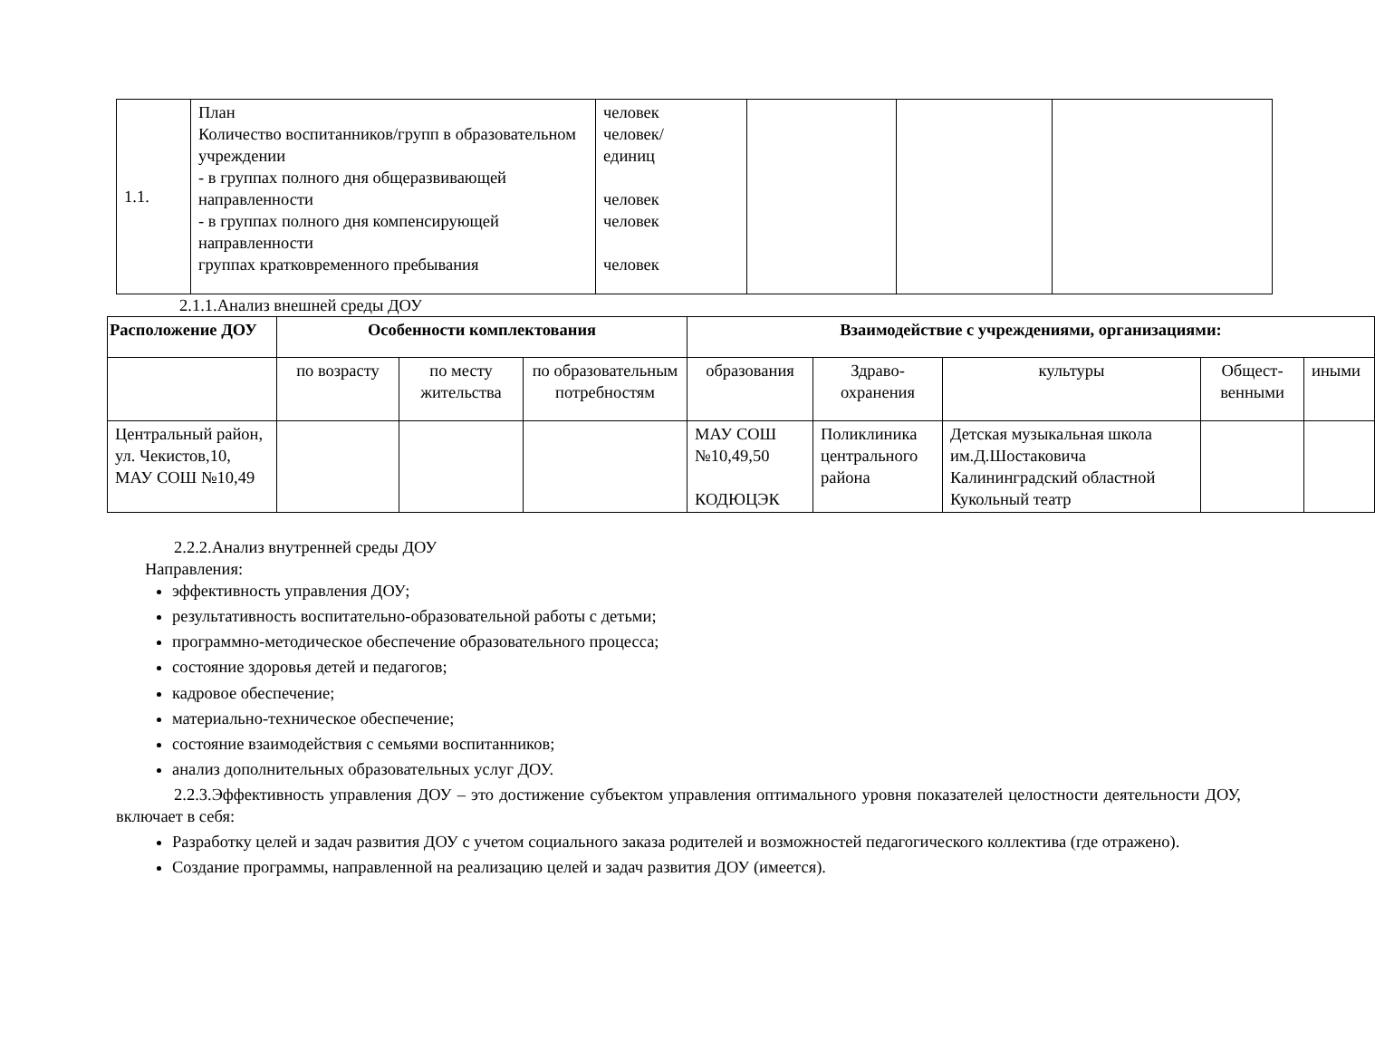| 1.1. | План Количество воспитанников/групп в образовательном учреждении - в группах полного дня общеразвивающей направленности - в группах полного дня компенсирующей направленности группах кратковременного пребывания | человек человек/ единиц человек человек человек | | | |
2.1.1.Анализ внешней среды ДОУ
| Расположение ДОУ | Особенности комплектования | | | Взаимодействие с учреждениями, организациями: | | | | |
| --- | --- | --- | --- | --- | --- | --- | --- | --- |
| | по возрасту | по месту жительства | по образовательным потребностям | образования | Здраво-охранения | культуры | Общест-венными | иными |
| Центральный район, ул. Чекистов,10, МАУ СОШ №10,49 | | | | МАУ СОШ №10,49,50 КОДЮЦЭК | Поликлиника центрального района | Детская музыкальная школа им.Д.Шостаковича Калининградский областной Кукольный театр | | |
2.2.2.Анализ внутренней среды ДОУ
Направления:
эффективность управления ДОУ;
результативность воспитательно-образовательной работы с детьми;
программно-методическое обеспечение образовательного процесса;
состояние здоровья детей и педагогов;
кадровое обеспечение;
материально-техническое обеспечение;
состояние взаимодействия с семьями воспитанников;
анализ дополнительных образовательных услуг ДОУ.
2.2.3.Эффективность управления ДОУ – это достижение субъектом управления оптимального уровня показателей целостности деятельности ДОУ, включает в себя:
Разработку целей и задач развития ДОУ с учетом социального заказа родителей и возможностей педагогического коллектива (где отражено).
Создание программы, направленной на реализацию целей и задач развития ДОУ (имеется).